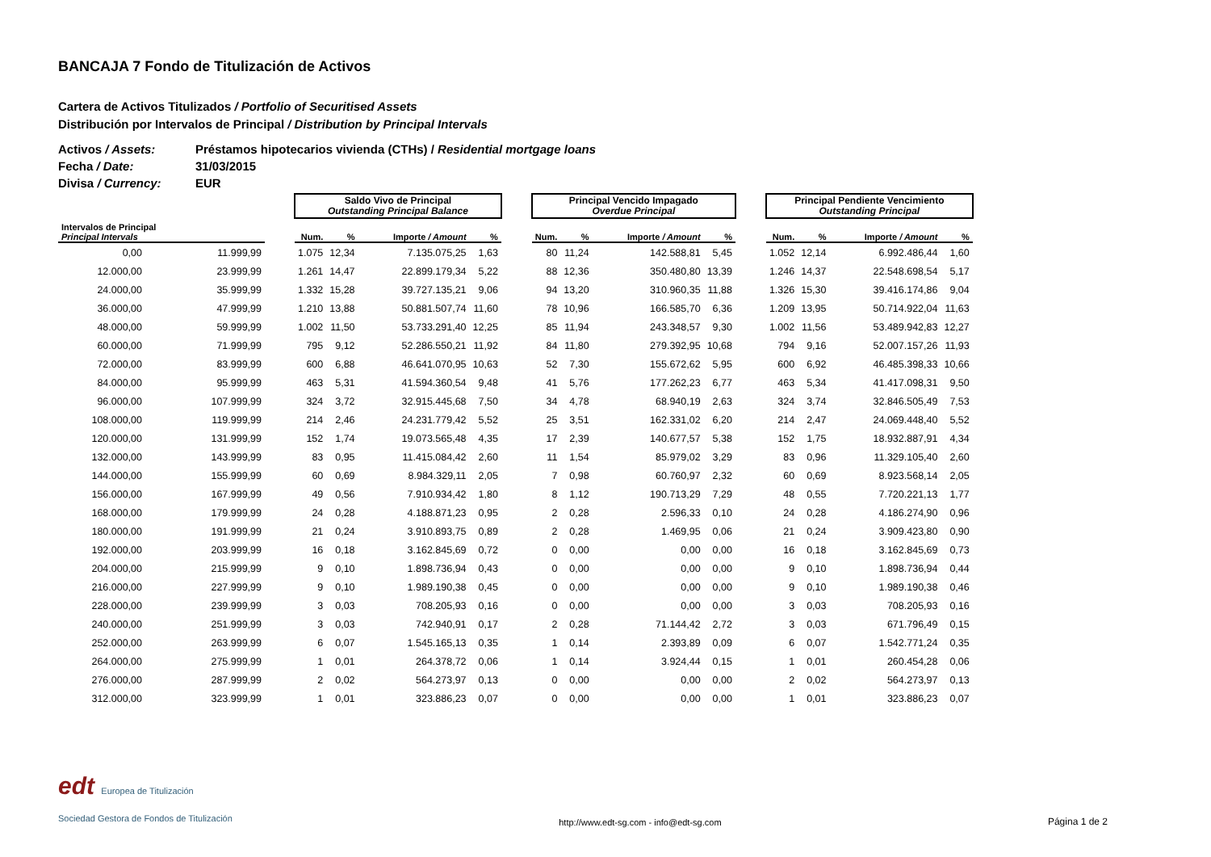BANCAJA 7 Fondo de Titulización de Activos
Cartera de Activos Titulizados / Portfolio of Securitised Assets
Distribución por Intervalos de Principal / Distribution by Principal Intervals
Activos / Assets: Préstamos hipotecarios vivienda (CTHs) / Residential mortgage loans
Fecha / Date: 31/03/2015
Divisa / Currency: EUR
| | | | Saldo Vivo de Principal Outstanding Principal Balance | | | | | Principal Vencido Impagado Overdue Principal | | | | | Principal Pendiente Vencimiento Outstanding Principal | | | |
| Intervalos de Principal Principal Intervals | | | Num. | % | Importe / Amount | % | | Num. | % | Importe / Amount | % | | Num. | % | Importe / Amount | % |
| 0,00 | 11.999,99 | | 1.075 | 12,34 | 7.135.075,25 | 1,63 | | 80 | 11,24 | 142.588,81 | 5,45 | | 1.052 | 12,14 | 6.992.486,44 | 1,60 |
| 12.000,00 | 23.999,99 | | 1.261 | 14,47 | 22.899.179,34 | 5,22 | | 88 | 12,36 | 350.480,80 | 13,39 | | 1.246 | 14,37 | 22.548.698,54 | 5,17 |
| 24.000,00 | 35.999,99 | | 1.332 | 15,28 | 39.727.135,21 | 9,06 | | 94 | 13,20 | 310.960,35 | 11,88 | | 1.326 | 15,30 | 39.416.174,86 | 9,04 |
| 36.000,00 | 47.999,99 | | 1.210 | 13,88 | 50.881.507,74 | 11,60 | | 78 | 10,96 | 166.585,70 | 6,36 | | 1.209 | 13,95 | 50.714.922,04 | 11,63 |
| 48.000,00 | 59.999,99 | | 1.002 | 11,50 | 53.733.291,40 | 12,25 | | 85 | 11,94 | 243.348,57 | 9,30 | | 1.002 | 11,56 | 53.489.942,83 | 12,27 |
| 60.000,00 | 71.999,99 | | 795 | 9,12 | 52.286.550,21 | 11,92 | | 84 | 11,80 | 279.392,95 | 10,68 | | 794 | 9,16 | 52.007.157,26 | 11,93 |
| 72.000,00 | 83.999,99 | | 600 | 6,88 | 46.641.070,95 | 10,63 | | 52 | 7,30 | 155.672,62 | 5,95 | | 600 | 6,92 | 46.485.398,33 | 10,66 |
| 84.000,00 | 95.999,99 | | 463 | 5,31 | 41.594.360,54 | 9,48 | | 41 | 5,76 | 177.262,23 | 6,77 | | 463 | 5,34 | 41.417.098,31 | 9,50 |
| 96.000,00 | 107.999,99 | | 324 | 3,72 | 32.915.445,68 | 7,50 | | 34 | 4,78 | 68.940,19 | 2,63 | | 324 | 3,74 | 32.846.505,49 | 7,53 |
| 108.000,00 | 119.999,99 | | 214 | 2,46 | 24.231.779,42 | 5,52 | | 25 | 3,51 | 162.331,02 | 6,20 | | 214 | 2,47 | 24.069.448,40 | 5,52 |
| 120.000,00 | 131.999,99 | | 152 | 1,74 | 19.073.565,48 | 4,35 | | 17 | 2,39 | 140.677,57 | 5,38 | | 152 | 1,75 | 18.932.887,91 | 4,34 |
| 132.000,00 | 143.999,99 | | 83 | 0,95 | 11.415.084,42 | 2,60 | | 11 | 1,54 | 85.979,02 | 3,29 | | 83 | 0,96 | 11.329.105,40 | 2,60 |
| 144.000,00 | 155.999,99 | | 60 | 0,69 | 8.984.329,11 | 2,05 | | 7 | 0,98 | 60.760,97 | 2,32 | | 60 | 0,69 | 8.923.568,14 | 2,05 |
| 156.000,00 | 167.999,99 | | 49 | 0,56 | 7.910.934,42 | 1,80 | | 8 | 1,12 | 190.713,29 | 7,29 | | 48 | 0,55 | 7.720.221,13 | 1,77 |
| 168.000,00 | 179.999,99 | | 24 | 0,28 | 4.188.871,23 | 0,95 | | 2 | 0,28 | 2.596,33 | 0,10 | | 24 | 0,28 | 4.186.274,90 | 0,96 |
| 180.000,00 | 191.999,99 | | 21 | 0,24 | 3.910.893,75 | 0,89 | | 2 | 0,28 | 1.469,95 | 0,06 | | 21 | 0,24 | 3.909.423,80 | 0,90 |
| 192.000,00 | 203.999,99 | | 16 | 0,18 | 3.162.845,69 | 0,72 | | 0 | 0,00 | 0,00 | 0,00 | | 16 | 0,18 | 3.162.845,69 | 0,73 |
| 204.000,00 | 215.999,99 | | 9 | 0,10 | 1.898.736,94 | 0,43 | | 0 | 0,00 | 0,00 | 0,00 | | 9 | 0,10 | 1.898.736,94 | 0,44 |
| 216.000,00 | 227.999,99 | | 9 | 0,10 | 1.989.190,38 | 0,45 | | 0 | 0,00 | 0,00 | 0,00 | | 9 | 0,10 | 1.989.190,38 | 0,46 |
| 228.000,00 | 239.999,99 | | 3 | 0,03 | 708.205,93 | 0,16 | | 0 | 0,00 | 0,00 | 0,00 | | 3 | 0,03 | 708.205,93 | 0,16 |
| 240.000,00 | 251.999,99 | | 3 | 0,03 | 742.940,91 | 0,17 | | 2 | 0,28 | 71.144,42 | 2,72 | | 3 | 0,03 | 671.796,49 | 0,15 |
| 252.000,00 | 263.999,99 | | 6 | 0,07 | 1.545.165,13 | 0,35 | | 1 | 0,14 | 2.393,89 | 0,09 | | 6 | 0,07 | 1.542.771,24 | 0,35 |
| 264.000,00 | 275.999,99 | | 1 | 0,01 | 264.378,72 | 0,06 | | 1 | 0,14 | 3.924,44 | 0,15 | | 1 | 0,01 | 260.454,28 | 0,06 |
| 276.000,00 | 287.999,99 | | 2 | 0,02 | 564.273,97 | 0,13 | | 0 | 0,00 | 0,00 | 0,00 | | 2 | 0,02 | 564.273,97 | 0,13 |
| 312.000,00 | 323.999,99 | | 1 | 0,01 | 323.886,23 | 0,07 | | 0 | 0,00 | 0,00 | 0,00 | | 1 | 0,01 | 323.886,23 | 0,07 |
edt Europea de Titulización
Sociedad Gestora de Fondos de Titulización
http://www.edt-sg.com - info@edt-sg.com
Página 1 de 2